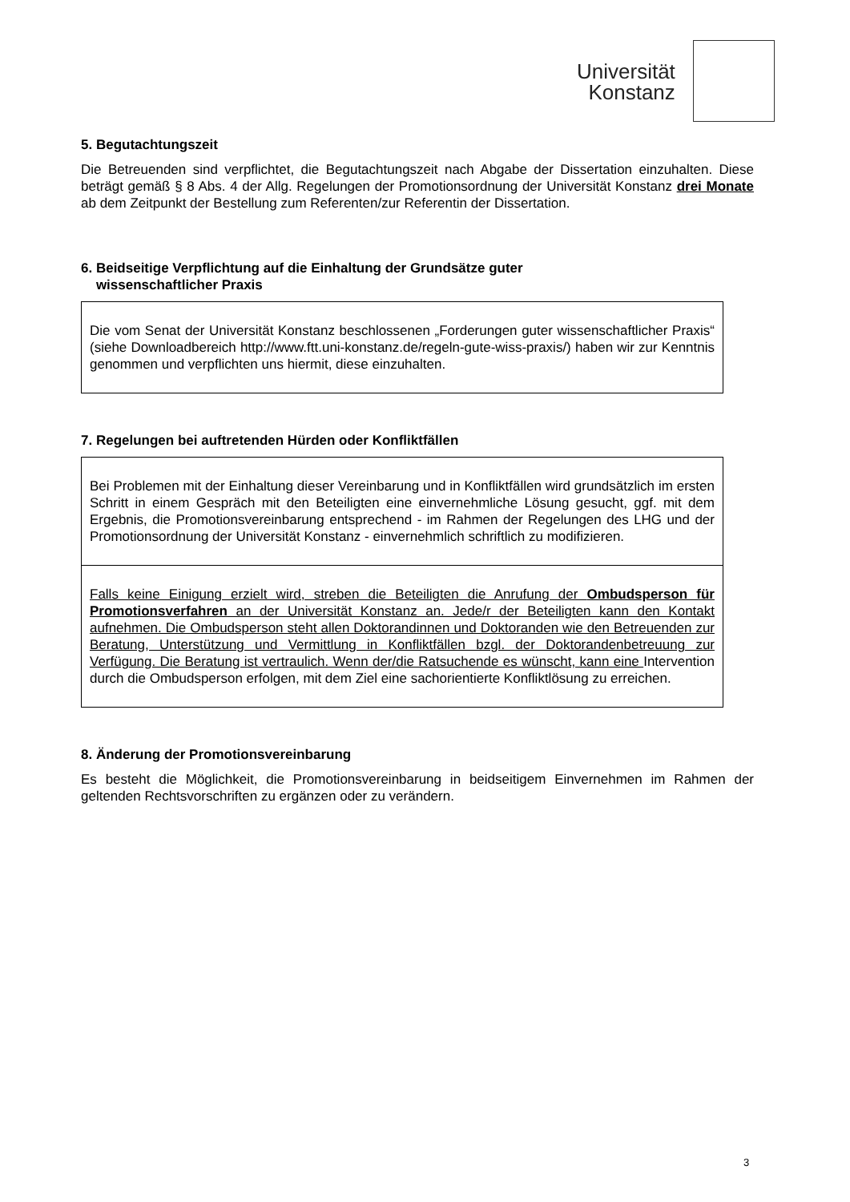Universität
Konstanz
5. Begutachtungszeit
Die Betreuenden sind verpflichtet, die Begutachtungszeit nach Abgabe der Dissertation einzuhalten. Diese beträgt gemäß § 8 Abs. 4 der Allg. Regelungen der Promotionsordnung der Universität Konstanz drei Monate ab dem Zeitpunkt der Bestellung zum Referenten/zur Referentin der Dissertation.
6. Beidseitige Verpflichtung auf die Einhaltung der Grundsätze guter
wissenschaftlicher Praxis
Die vom Senat der Universität Konstanz beschlossenen „Forderungen guter wissenschaftlicher Praxis“ (siehe Downloadbereich http://www.ftt.uni-konstanz.de/regeln-gute-wiss-praxis/) haben wir zur Kenntnis genommen und verpflichten uns hiermit, diese einzuhalten.
7. Regelungen bei auftretenden Hürden oder Konfliktfällen
Bei Problemen mit der Einhaltung dieser Vereinbarung und in Konfliktfällen wird grundsätzlich im ersten Schritt in einem Gespräch mit den Beteiligten eine einvernehmliche Lösung gesucht, ggf. mit dem Ergebnis, die Promotionsvereinbarung entsprechend - im Rahmen der Regelungen des LHG und der Promotionsordnung der Universität Konstanz - einvernehmlich schriftlich zu modifizieren.
Falls keine Einigung erzielt wird, streben die Beteiligten die Anrufung der Ombudsperson für Promotionsverfahren an der Universität Konstanz an. Jede/r der Beteiligten kann den Kontakt aufnehmen. Die Ombudsperson steht allen Doktorandinnen und Doktoranden wie den Betreuenden zur Beratung, Unterstützung und Vermittlung in Konfliktfällen bzgl. der Doktorandenbetreuung zur Verfügung. Die Beratung ist vertraulich. Wenn der/die Ratsuchende es wünscht, kann eine Intervention durch die Ombudsperson erfolgen, mit dem Ziel eine sachorientierte Konfliktlösung zu erreichen.
8. Änderung der Promotionsvereinbarung
Es besteht die Möglichkeit, die Promotionsvereinbarung in beidseitigem Einvernehmen im Rahmen der geltenden Rechtsvorschriften zu ergänzen oder zu verändern.
3